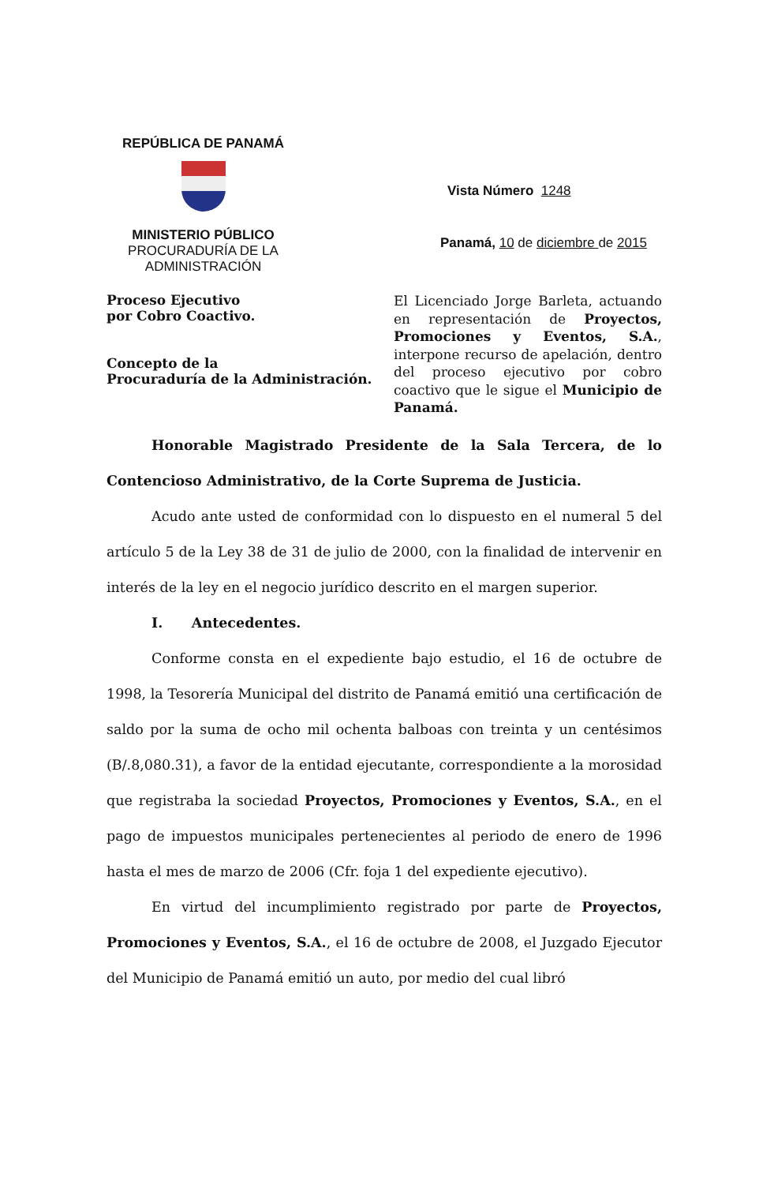REPÚBLICA DE PANAMÁ
MINISTERIO PÚBLICO
PROCURADURÍA DE LA
ADMINISTRACIÓN
Vista Número 1248
Panamá, 10 de diciembre de 2015
Proceso Ejecutivo
por Cobro Coactivo.
Concepto de la
Procuraduría de la Administración.
El Licenciado Jorge Barleta, actuando en representación de Proyectos, Promociones y Eventos, S.A., interpone recurso de apelación, dentro del proceso ejecutivo por cobro coactivo que le sigue el Municipio de Panamá.
Honorable Magistrado Presidente de la Sala Tercera, de lo Contencioso Administrativo, de la Corte Suprema de Justicia.
Acudo ante usted de conformidad con lo dispuesto en el numeral 5 del artículo 5 de la Ley 38 de 31 de julio de 2000, con la finalidad de intervenir en interés de la ley en el negocio jurídico descrito en el margen superior.
I. Antecedentes.
Conforme consta en el expediente bajo estudio, el 16 de octubre de 1998, la Tesorería Municipal del distrito de Panamá emitió una certificación de saldo por la suma de ocho mil ochenta balboas con treinta y un centésimos (B/.8,080.31), a favor de la entidad ejecutante, correspondiente a la morosidad que registraba la sociedad Proyectos, Promociones y Eventos, S.A., en el pago de impuestos municipales pertenecientes al periodo de enero de 1996 hasta el mes de marzo de 2006 (Cfr. foja 1 del expediente ejecutivo).
En virtud del incumplimiento registrado por parte de Proyectos, Promociones y Eventos, S.A., el 16 de octubre de 2008, el Juzgado Ejecutor del Municipio de Panamá emitió un auto, por medio del cual libró